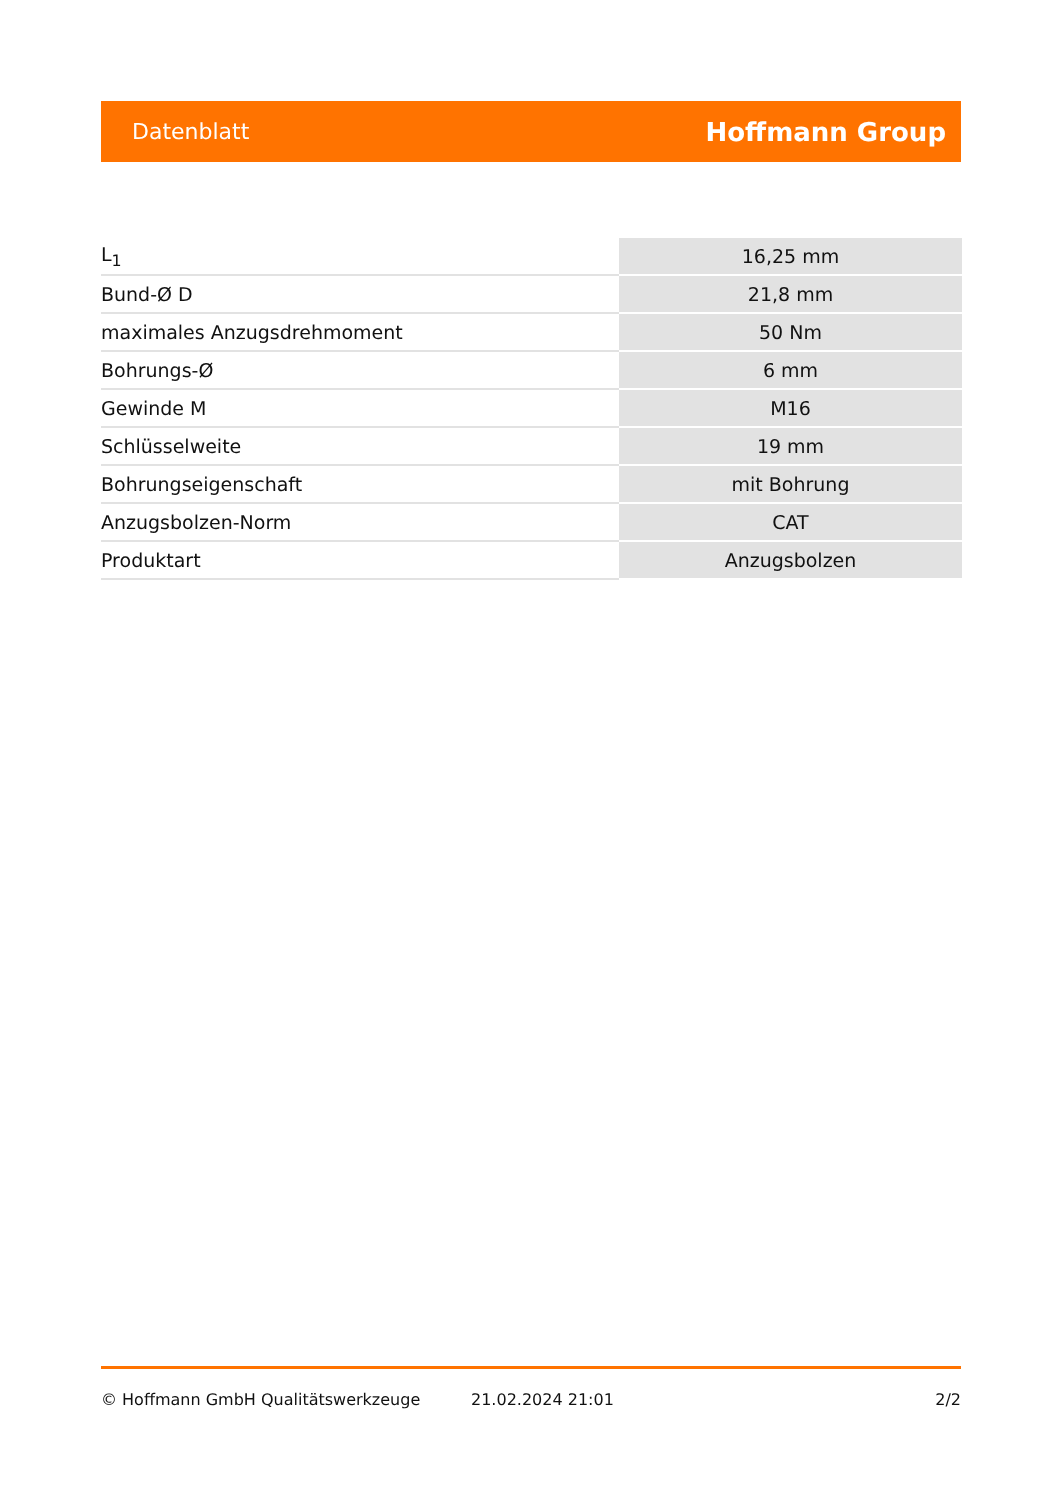Datenblatt Hoffmann Group
| L<sub>1</sub> | 16,25 mm |
| Bund-Ø D | 21,8 mm |
| maximales Anzugsdrehmoment | 50 Nm |
| Bohrungs-Ø | 6 mm |
| Gewinde M | M16 |
| Schlüsselweite | 19 mm |
| Bohrungseigenschaft | mit Bohrung |
| Anzugsbolzen-Norm | CAT |
| Produktart | Anzugsbolzen |
© Hoffmann GmbH Qualitätswerkzeuge 21.02.2024 21:01 2/2